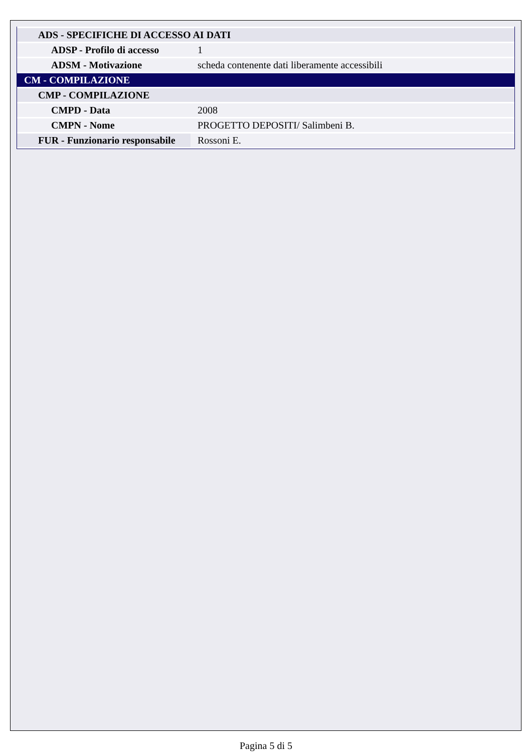| ADS - SPECIFICHE DI ACCESSO AI DATI | |
| ADSP - Profilo di accesso | 1 |
| ADSM - Motivazione | scheda contenente dati liberamente accessibili |
| CM - COMPILAZIONE | |
| CMP - COMPILAZIONE | |
| CMPD - Data | 2008 |
| CMPN - Nome | PROGETTO DEPOSITI/ Salimbeni B. |
| FUR - Funzionario responsabile | Rossoni E. |
Pagina 5 di 5